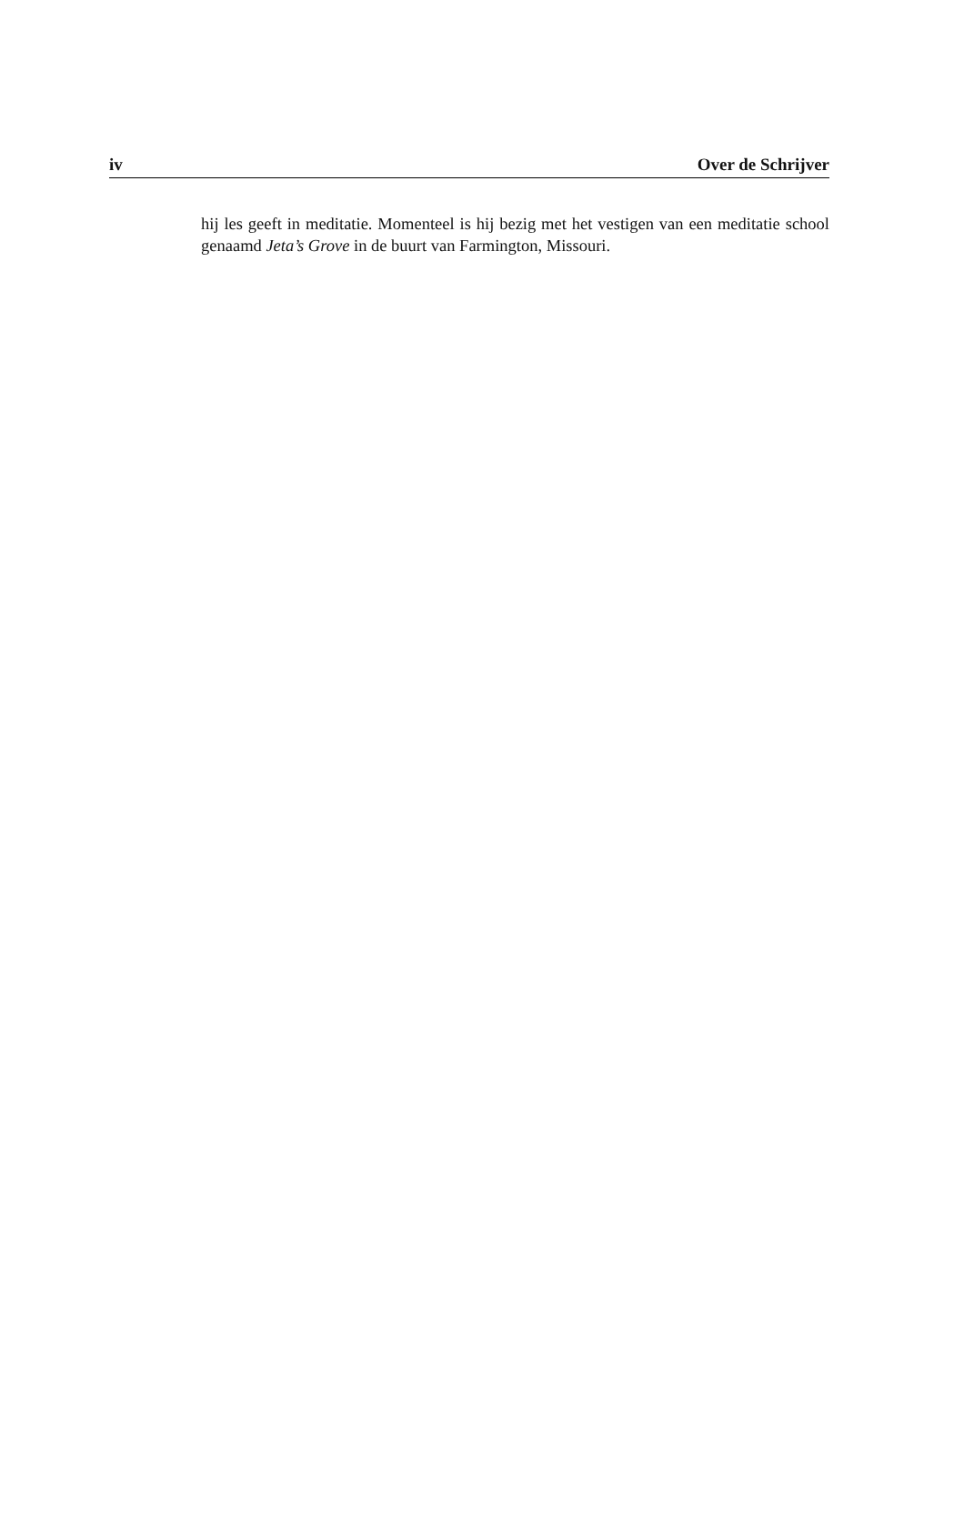iv Over de Schrijver
hij les geeft in meditatie. Momenteel is hij bezig met het vestigen van een meditatie school genaamd Jeta’s Grove in de buurt van Farmington, Missouri.